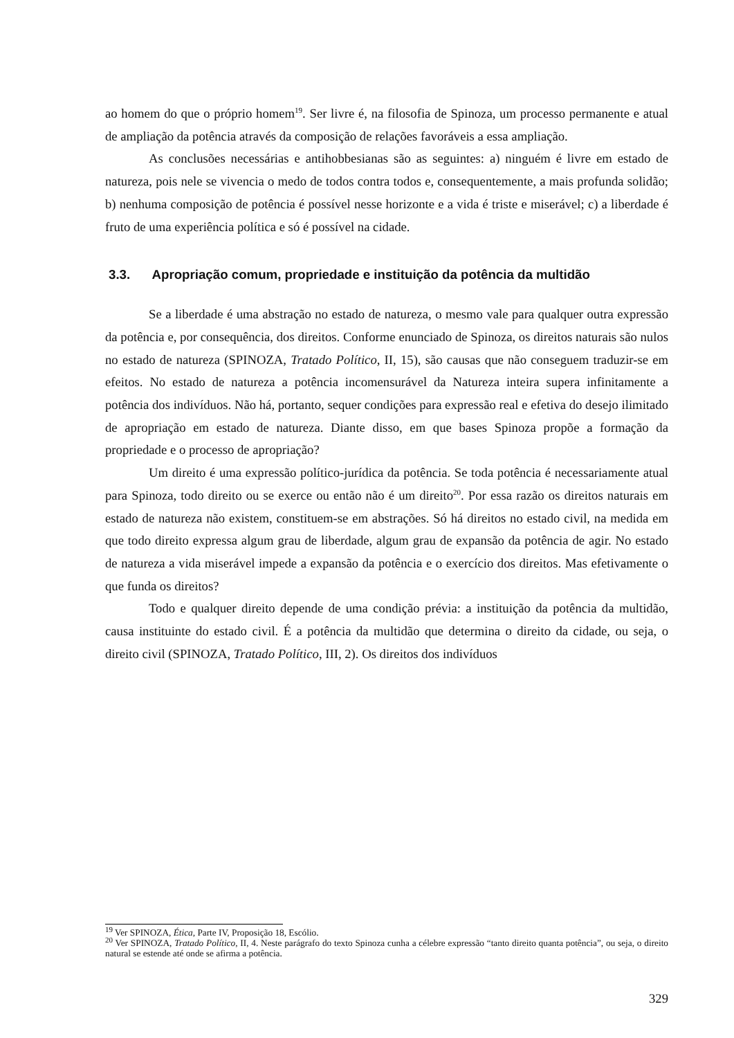ao homem do que o próprio homem<sup>19</sup>. Ser livre é, na filosofia de Spinoza, um processo permanente e atual de ampliação da potência através da composição de relações favoráveis a essa ampliação.
As conclusões necessárias e antihobbesianas são as seguintes: a) ninguém é livre em estado de natureza, pois nele se vivencia o medo de todos contra todos e, consequentemente, a mais profunda solidão; b) nenhuma composição de potência é possível nesse horizonte e a vida é triste e miserável; c) a liberdade é fruto de uma experiência política e só é possível na cidade.
3.3. Apropriação comum, propriedade e instituição da potência da multidão
Se a liberdade é uma abstração no estado de natureza, o mesmo vale para qualquer outra expressão da potência e, por consequência, dos direitos. Conforme enunciado de Spinoza, os direitos naturais são nulos no estado de natureza (SPINOZA, Tratado Político, II, 15), são causas que não conseguem traduzir-se em efeitos. No estado de natureza a potência incomensurável da Natureza inteira supera infinitamente a potência dos indivíduos. Não há, portanto, sequer condições para expressão real e efetiva do desejo ilimitado de apropriação em estado de natureza. Diante disso, em que bases Spinoza propõe a formação da propriedade e o processo de apropriação?
Um direito é uma expressão político-jurídica da potência. Se toda potência é necessariamente atual para Spinoza, todo direito ou se exerce ou então não é um direito<sup>20</sup>. Por essa razão os direitos naturais em estado de natureza não existem, constituem-se em abstrações. Só há direitos no estado civil, na medida em que todo direito expressa algum grau de liberdade, algum grau de expansão da potência de agir. No estado de natureza a vida miserável impede a expansão da potência e o exercício dos direitos. Mas efetivamente o que funda os direitos?
Todo e qualquer direito depende de uma condição prévia: a instituição da potência da multidão, causa instituinte do estado civil. É a potência da multidão que determina o direito da cidade, ou seja, o direito civil (SPINOZA, Tratado Político, III, 2). Os direitos dos indivíduos
<sup>19</sup> Ver SPINOZA, Ética, Parte IV, Proposição 18, Escólio.
<sup>20</sup> Ver SPINOZA, Tratado Político, II, 4. Neste parágrafo do texto Spinoza cunha a célebre expressão “tanto direito quanta potência”, ou seja, o direito natural se estende até onde se afirma a potência.
329